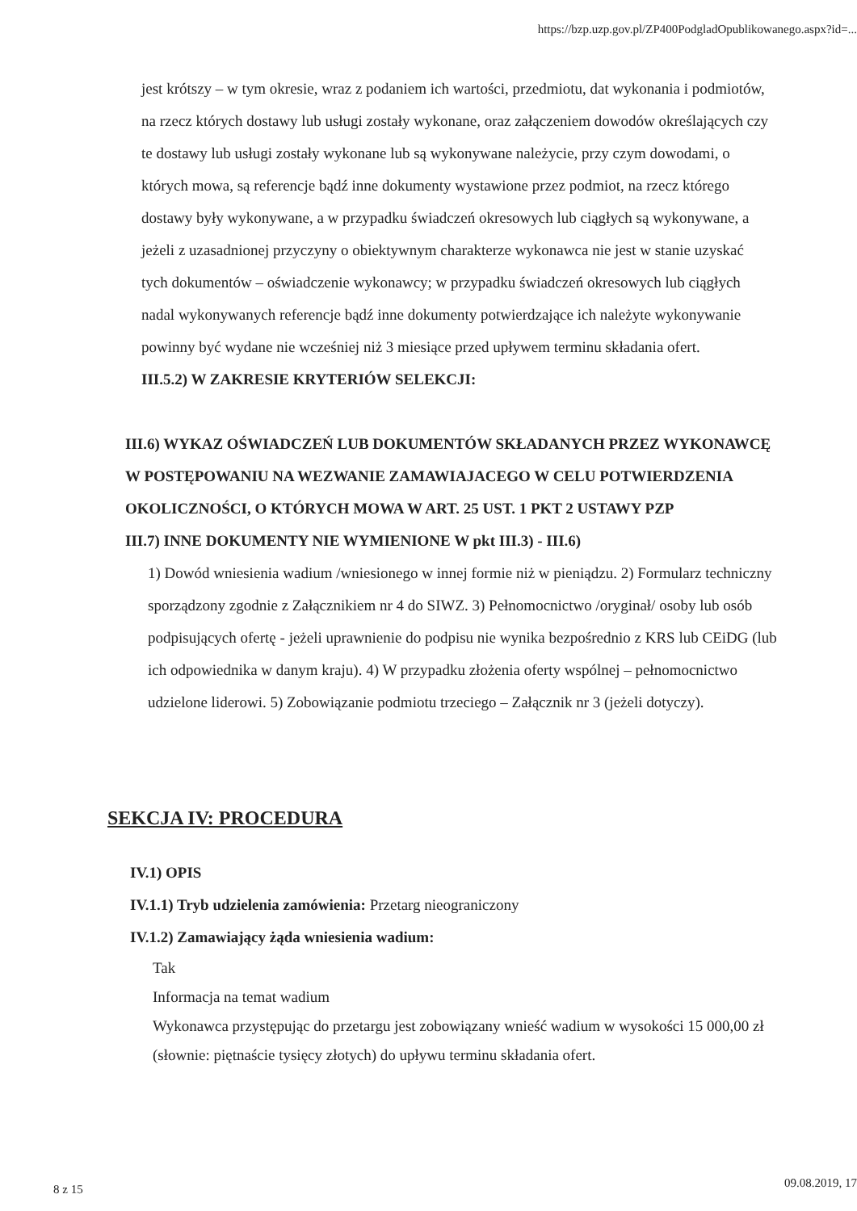https://bzp.uzp.gov.pl/ZP400PodgladOpublikowanego.aspx?id=...
jest krótszy – w tym okresie, wraz z podaniem ich wartości, przedmiotu, dat wykonania i podmiotów, na rzecz których dostawy lub usługi zostały wykonane, oraz załączeniem dowodów określających czy te dostawy lub usługi zostały wykonane lub są wykonywane należycie, przy czym dowodami, o których mowa, są referencje bądź inne dokumenty wystawione przez podmiot, na rzecz którego dostawy były wykonywane, a w przypadku świadczeń okresowych lub ciągłych są wykonywane, a jeżeli z uzasadnionej przyczyny o obiektywnym charakterze wykonawca nie jest w stanie uzyskać tych dokumentów – oświadczenie wykonawcy; w przypadku świadczeń okresowych lub ciągłych nadal wykonywanych referencje bądź inne dokumenty potwierdzające ich należyte wykonywanie powinny być wydane nie wcześniej niż 3 miesiące przed upływem terminu składania ofert.
III.5.2) W ZAKRESIE KRYTERIÓW SELEKCJI:
III.6) WYKAZ OŚWIADCZEŃ LUB DOKUMENTÓW SKŁADANYCH PRZEZ WYKONAWCĘ W POSTĘPOWANIU NA WEZWANIE ZAMAWIAJACEGO W CELU POTWIERDZENIA OKOLICZNOŚCI, O KTÓRYCH MOWA W ART. 25 UST. 1 PKT 2 USTAWY PZP
III.7) INNE DOKUMENTY NIE WYMIENIONE W pkt III.3) - III.6)
1) Dowód wniesienia wadium /wniesionego w innej formie niż w pieniądzu. 2) Formularz techniczny sporządzony zgodnie z Załącznikiem nr 4 do SIWZ. 3) Pełnomocnictwo /oryginał/ osoby lub osób podpisujących ofertę - jeżeli uprawnienie do podpisu nie wynika bezpośrednio z KRS lub CEiDG (lub ich odpowiednika w danym kraju). 4) W przypadku złożenia oferty wspólnej – pełnomocnictwo udzielone liderowi. 5) Zobowiązanie podmiotu trzeciego – Załącznik nr 3 (jeżeli dotyczy).
SEKCJA IV: PROCEDURA
IV.1) OPIS
IV.1.1) Tryb udzielenia zamówienia: Przetarg nieograniczony
IV.1.2) Zamawiający żąda wniesienia wadium:
Tak
Informacja na temat wadium
Wykonawca przystępując do przetargu jest zobowiązany wnieść wadium w wysokości 15 000,00 zł (słownie: piętnaście tysięcy złotych) do upływu terminu składania ofert.
8 z 15 09.08.2019, 17